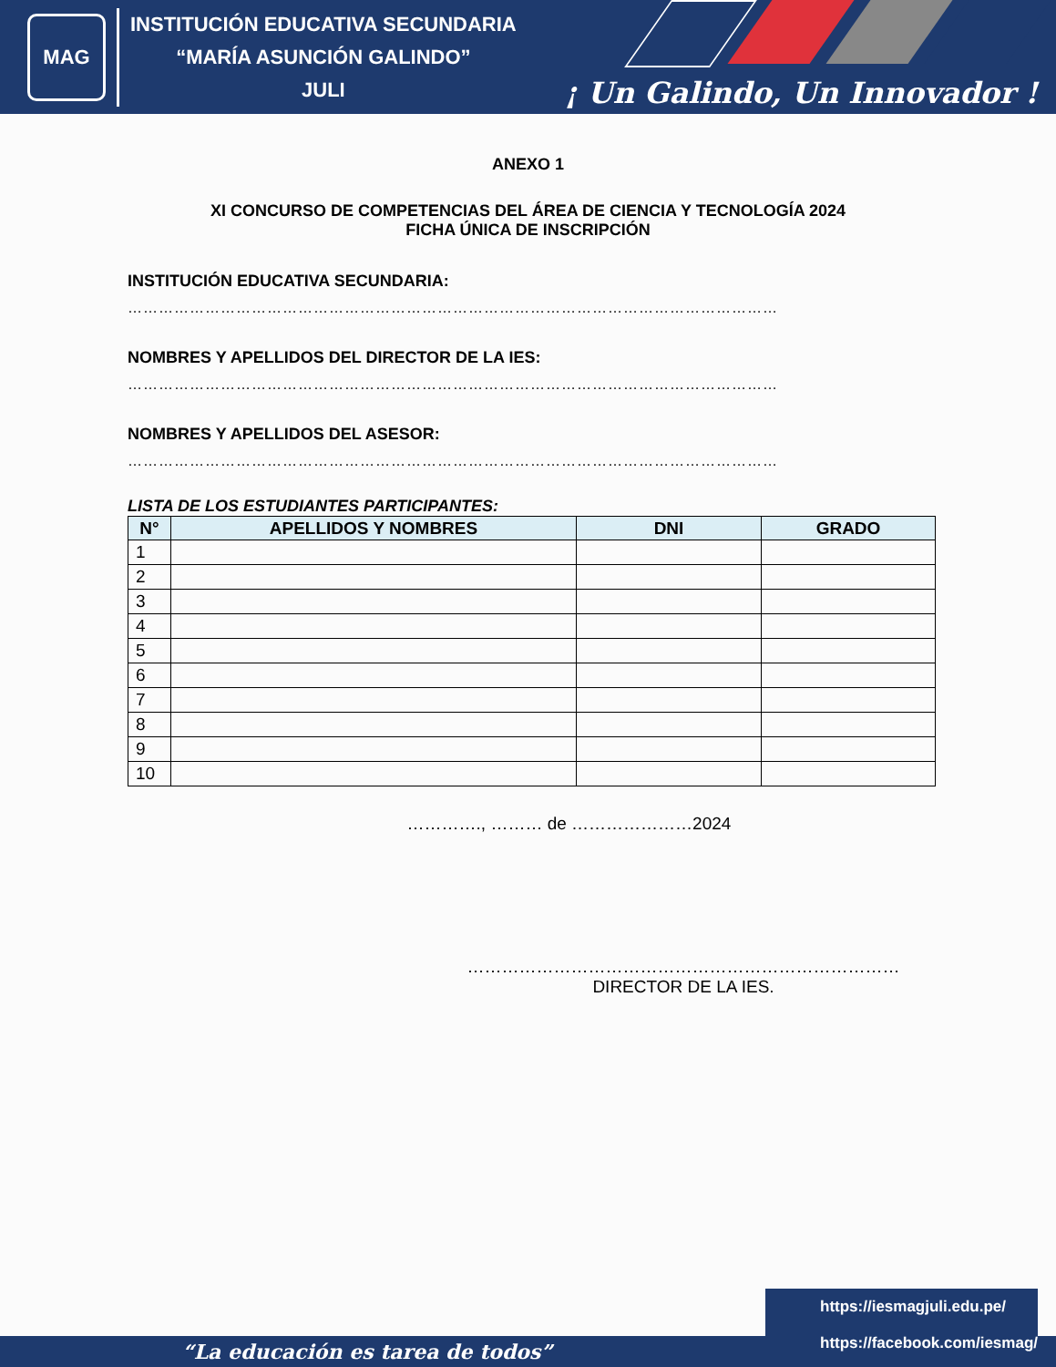MAG
INSTITUCIÓN EDUCATIVA SECUNDARIA
“MARÍA ASUNCIÓN GALINDO”
JULI
¡ Un Galindo, Un Innovador !
ANEXO 1
XI CONCURSO DE COMPETENCIAS DEL ÁREA DE CIENCIA Y TECNOLOGÍA 2024
FICHA ÚNICA DE INSCRIPCIÓN
INSTITUCIÓN EDUCATIVA SECUNDARIA:
………………………………………………………………………………………………………………
NOMBRES Y APELLIDOS DEL DIRECTOR DE LA IES:
………………………………………………………………………………………………………………
NOMBRES Y APELLIDOS DEL ASESOR:
………………………………………………………………………………………………………………
LISTA DE LOS ESTUDIANTES PARTICIPANTES:
| N° | APELLIDOS Y NOMBRES | DNI | GRADO |
| --- | --- | --- | --- |
| 1 | | | |
| 2 | | | |
| 3 | | | |
| 4 | | | |
| 5 | | | |
| 6 | | | |
| 7 | | | |
| 8 | | | |
| 9 | | | |
| 10 | | | |
…………., ……… de …………………2024
…………………………………………………………………
DIRECTOR DE LA IES.
“La educación es tarea de todos”
https://iesmagjuli.edu.pe/
https://facebook.com/iesmag/